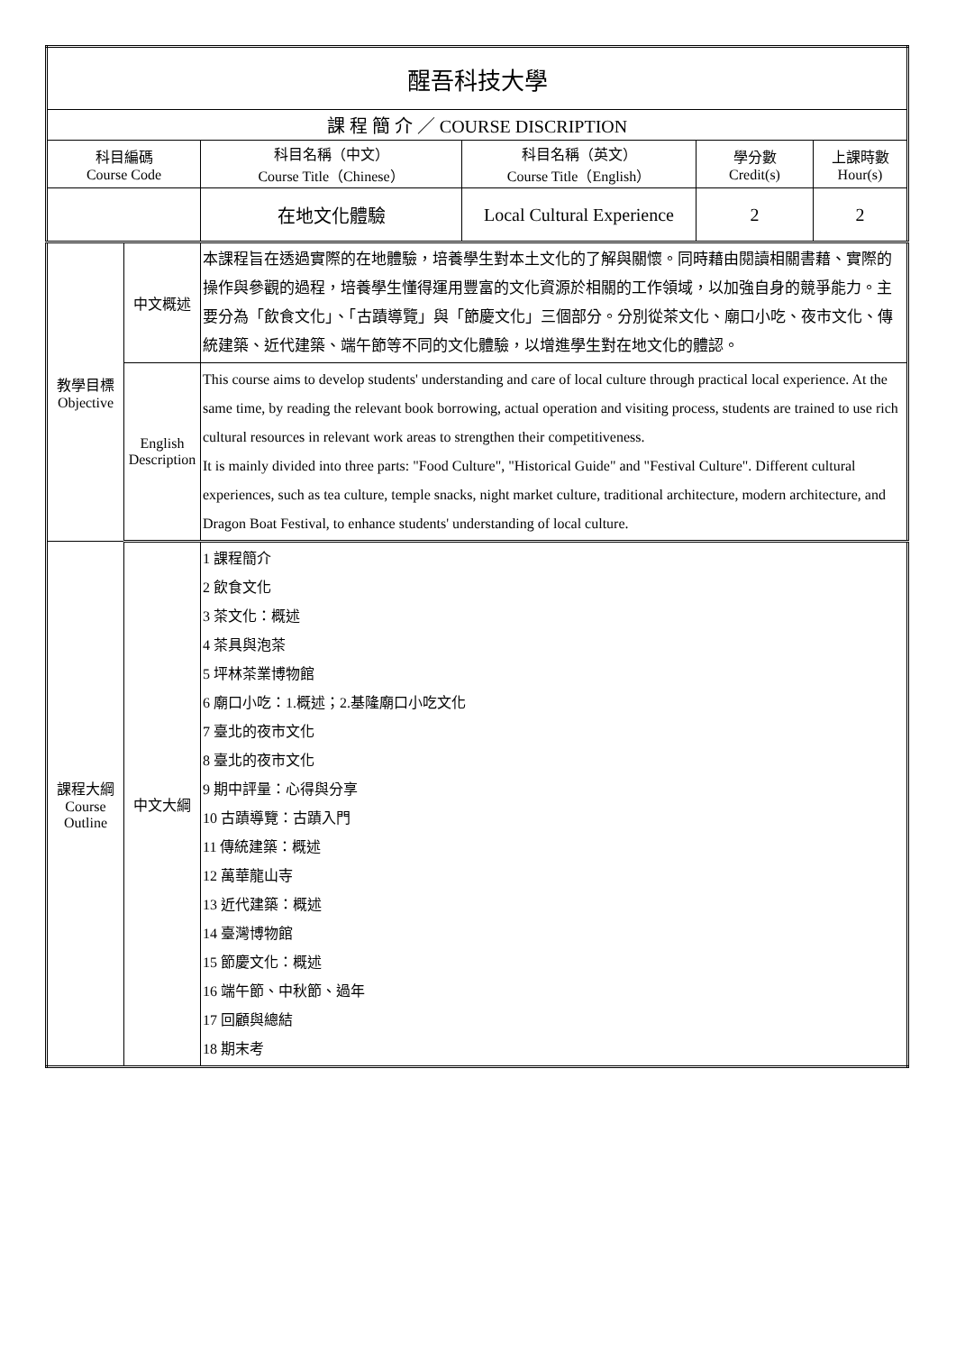| 醒吾科技大學 | | | | | |
| 課 程 簡 介 ／ COURSE DISCRIPTION | | | | | |
| 科目編碼 Course Code | | 科目名稱（中文） Course Title（Chinese） | 科目名稱（英文） Course Title（English） | 學分數 Credit(s) | 上課時數 Hour(s) |
| | | 在地文化體驗 | Local Cultural Experience | 2 | 2 |
| 教學目標 Objective | 中文概述 | 本課程旨在透過實際的在地體驗，培養學生對本土文化的了解與關懷。同時藉由閱讀相關書藉、實際的操作與參觀的過程，培養學生懂得運用豐富的文化資源於相關的工作領域，以加強自身的競爭能力。主要分為「飲食文化」、「古蹟導覽」與「節慶文化」三個部分。分別從茶文化、廟口小吃、夜市文化、傳統建築、近代建築、端午節等不同的文化體驗，以增進學生對在地文化的體認。 | | | |
| | English Description | This course aims to develop students' understanding and care of local culture through practical local experience. At the same time, by reading the relevant book borrowing, actual operation and visiting process, students are trained to use rich cultural resources in relevant work areas to strengthen their competitiveness. It is mainly divided into three parts: "Food Culture", "Historical Guide" and "Festival Culture". Different cultural experiences, such as tea culture, temple snacks, night market culture, traditional architecture, modern architecture, and Dragon Boat Festival, to enhance students' understanding of local culture. | | | |
| 課程大綱 Course Outline | 中文大綱 | 1 課程簡介 2 飲食文化 3 茶文化：概述 4 茶具與泡茶 5 坪林茶業博物館 6 廟口小吃：1.概述；2.基隆廟口小吃文化 7 臺北的夜市文化 8 臺北的夜市文化 9 期中評量：心得與分享 10 古蹟導覽：古蹟入門 11 傳統建築：概述 12 萬華龍山寺 13 近代建築：概述 14 臺灣博物館 15 節慶文化：概述 16 端午節、中秋節、過年 17 回顧與總結 18 期末考 | | | |